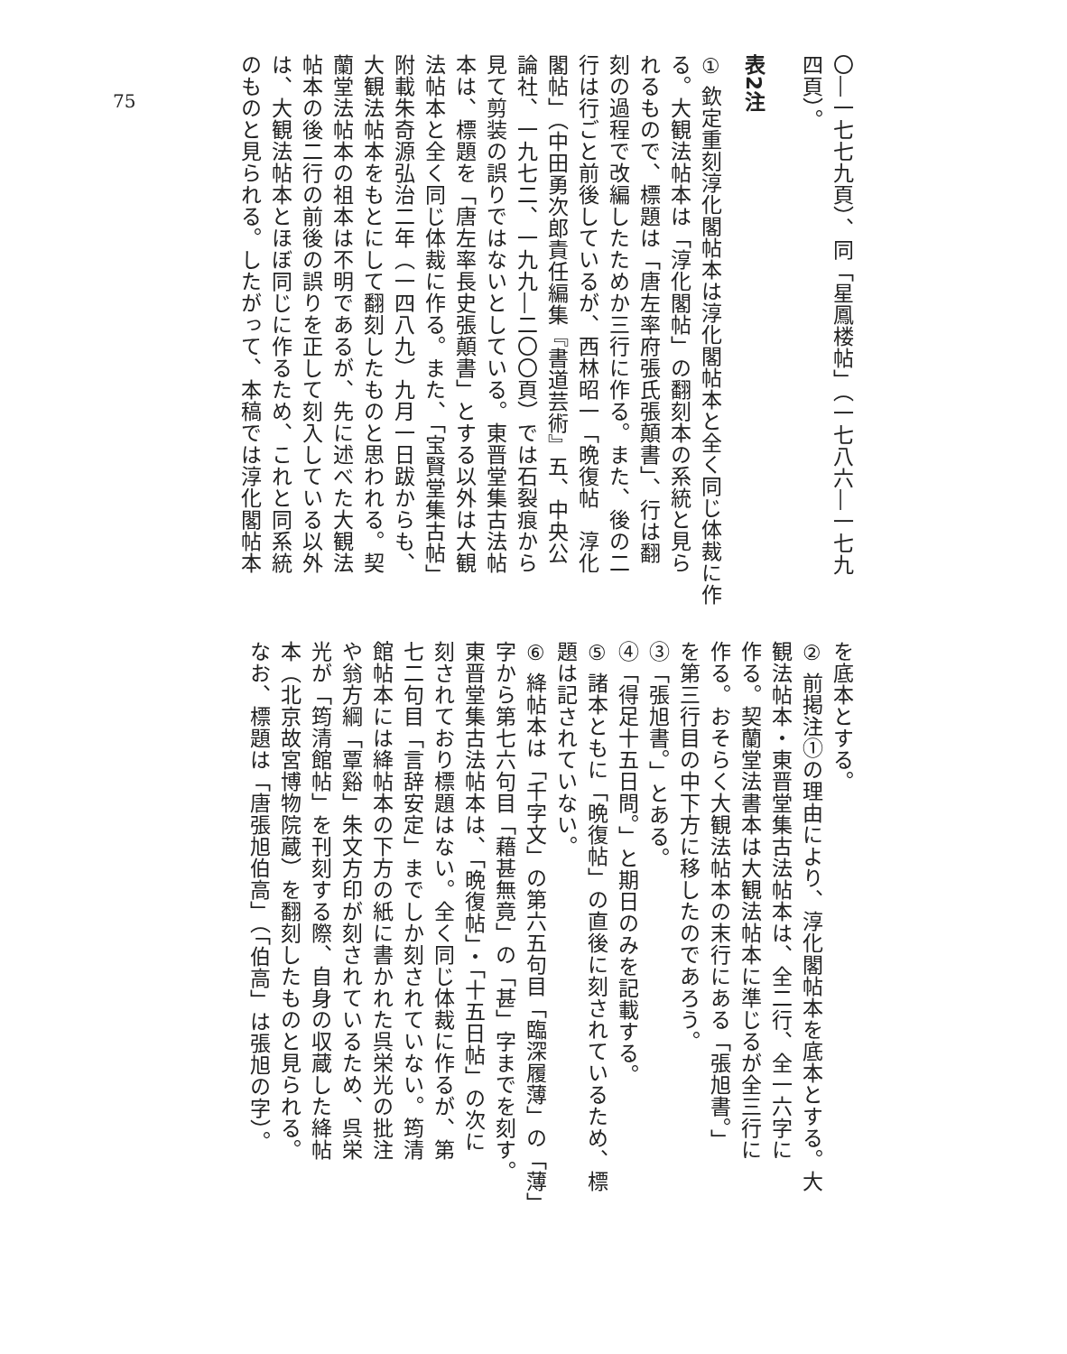75
〇―一七七九頁）、同「星鳳楼帖」（一七八六―一七九
四頁）。
表2注
① 欽定重刻淳化閣帖本は淳化閣帖本と全く同じ体裁に作
る。大観法帖本は「淳化閣帖」の翻刻本の系統と見ら
れるもので、標題は「唐左率府張氏張顛書」、行は翻
刻の過程で改編したためか三行に作る。また、後の二
行は行ごと前後しているが、西林昭一「晩復帖　淳化
閣帖」（中田勇次郎責任編集『書道芸術』五、中央公
論社、一九七二、一九九―二〇〇頁）では石裂痕から
見て剪装の誤りではないとしている。東晋堂集古法帖
本は、標題を「唐左率長史張顛書」とする以外は大観
法帖本と全く同じ体裁に作る。また、「宝賢堂集古帖」
附載朱奇源弘治二年（一四八九）九月一日跋からも、
大観法帖本をもとにして翻刻したものと思われる。契
蘭堂法帖本の祖本は不明であるが、先に述べた大観法
帖本の後二行の前後の誤りを正して刻入している以外
は、大観法帖本とほぼ同じに作るため、これと同系統
のものと見られる。したがって、本稿では淳化閣帖本
を底本とする。
② 前掲注①の理由により、淳化閣帖本を底本とする。大
観法帖本・東晋堂集古法帖本は、全二行、全一六字に
作る。契蘭堂法書本は大観法帖本に準じるが全三行に
作る。おそらく大観法帖本の末行にある「張旭書。」
を第三行目の中下方に移したのであろう。
③「張旭書。」とある。
④「得足十五日問。」と期日のみを記載する。
⑤ 諸本ともに「晩復帖」の直後に刻されているため、標
題は記されていない。
⑥ 絳帖本は「千字文」の第六五句目「臨深履薄」の「薄」
字から第七六句目「藉甚無竟」の「甚」字までを刻す。
東晋堂集古法帖本は、「晩復帖」・「十五日帖」の次に
刻されており標題はない。全く同じ体裁に作るが、第
七二句目「言辞安定」までしか刻されていない。筠清
館帖本には絳帖本の下方の紙に書かれた呉栄光の批注
や翁方綱「覃谿」朱文方印が刻されているため、呉栄
光が「筠清館帖」を刊刻する際、自身の収蔵した絳帖
本（北京故宮博物院蔵）を翻刻したものと見られる。
なお、標題は「唐張旭伯高」（「伯高」は張旭の字）。